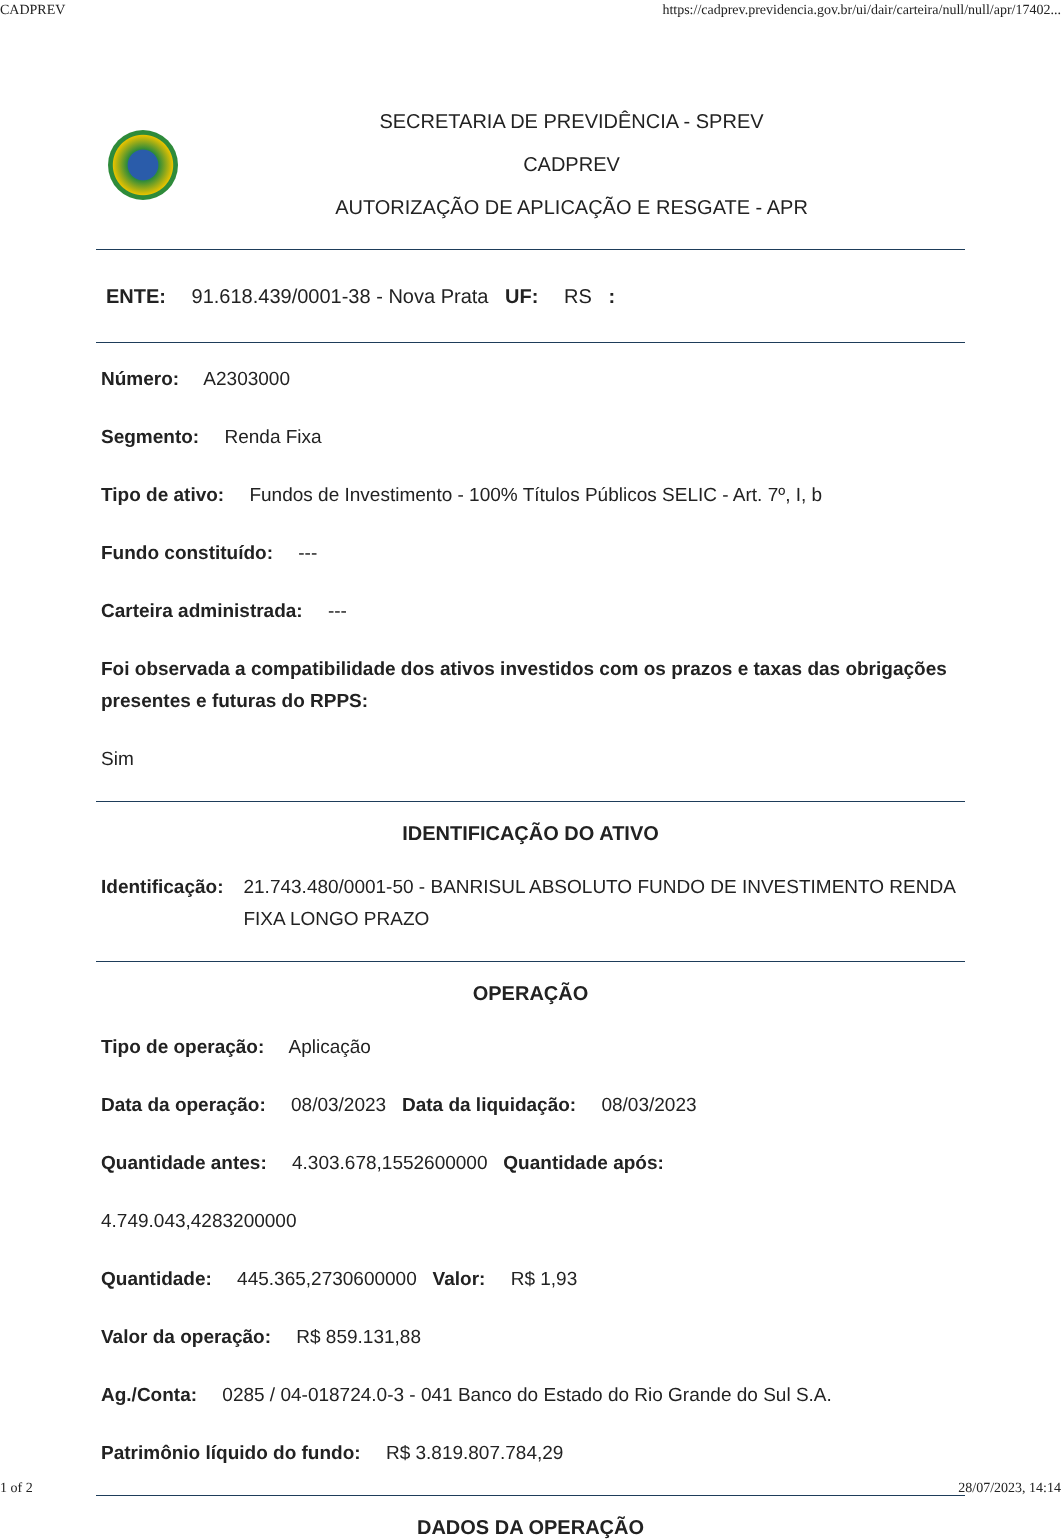CADPREV https://cadprev.previdencia.gov.br/ui/dair/carteira/null/null/apr/17402...
SECRETARIA DE PREVIDÊNCIA - SPREV
CADPREV
AUTORIZAÇÃO DE APLICAÇÃO E RESGATE - APR
ENTE: 91.618.439/0001-38 - Nova Prata UF: RS :
Número: A2303000
Segmento: Renda Fixa
Tipo de ativo: Fundos de Investimento - 100% Títulos Públicos SELIC - Art. 7º, I, b
Fundo constituído: ---
Carteira administrada: ---
Foi observada a compatibilidade dos ativos investidos com os prazos e taxas das obrigações presentes e futuras do RPPS:
Sim
IDENTIFICAÇÃO DO ATIVO
Identificação: 21.743.480/0001-50 - BANRISUL ABSOLUTO FUNDO DE INVESTIMENTO RENDA FIXA LONGO PRAZO
OPERAÇÃO
Tipo de operação: Aplicação
Data da operação: 08/03/2023 Data da liquidação: 08/03/2023
Quantidade antes: 4.303.678,1552600000 Quantidade após:
4.749.043,4283200000
Quantidade: 445.365,2730600000 Valor: R$ 1,93
Valor da operação: R$ 859.131,88
Ag./Conta: 0285 / 04-018724.0-3 - 041 Banco do Estado do Rio Grande do Sul S.A.
Patrimônio líquido do fundo: R$ 3.819.807.784,29
DADOS DA OPERAÇÃO
1 of 2 28/07/2023, 14:14